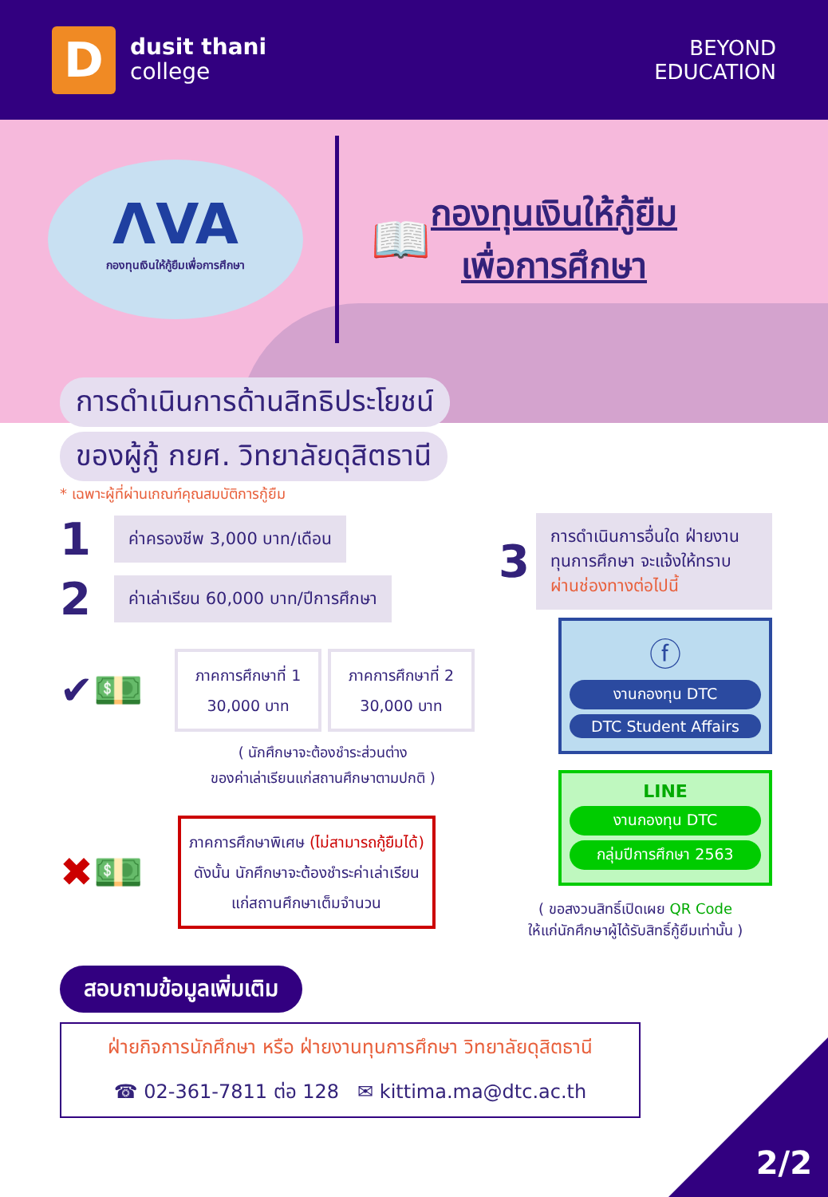D
dusit thani
college
BEYOND
EDUCATION
ΛVA
กองทุนเงินให้กู้ยืมเพื่อการศึกษา
📖
กองทุนเงินให้กู้ยืม
เพื่อการศึกษา
การดำเนินการด้านสิทธิประโยชน์
ของผู้กู้ กยศ. วิทยาลัยดุสิตธานี
* เฉพาะผู้ที่ผ่านเกณฑ์คุณสมบัติการกู้ยืม
1
ค่าครองชีพ 3,000 บาท/เดือน
2
ค่าเล่าเรียน 60,000 บาท/ปีการศึกษา
✔💵
ภาคการศึกษาที่ 1
30,000 บาท
ภาคการศึกษาที่ 2
30,000 บาท
( นักศึกษาจะต้องชำระส่วนต่าง
ของค่าเล่าเรียนแก่สถานศึกษาตามปกติ )
✖💵
ภาคการศึกษาพิเศษ (ไม่สามารถกู้ยืมได้)
ดังนั้น นักศึกษาจะต้องชำระค่าเล่าเรียน
แก่สถานศึกษาเต็มจำนวน
3
การดำเนินการอื่นใด ฝ่ายงานทุนการศึกษา จะแจ้งให้ทราบผ่านช่องทางต่อไปนี้
ⓕ
งานกองทุน DTC
DTC Student Affairs
LINE
งานกองทุน DTC
กลุ่มปีการศึกษา 2563
( ขอสงวนสิทธิ์เปิดเผย QR Code
ให้แก่นักศึกษาผู้ได้รับสิทธิ์กู้ยืมเท่านั้น )
สอบถามข้อมูลเพิ่มเติม
ฝ่ายกิจการนักศึกษา หรือ ฝ่ายงานทุนการศึกษา วิทยาลัยดุสิตธานี
☎ 02-361-7811 ต่อ 128 ✉ kittima.ma@dtc.ac.th
2/2